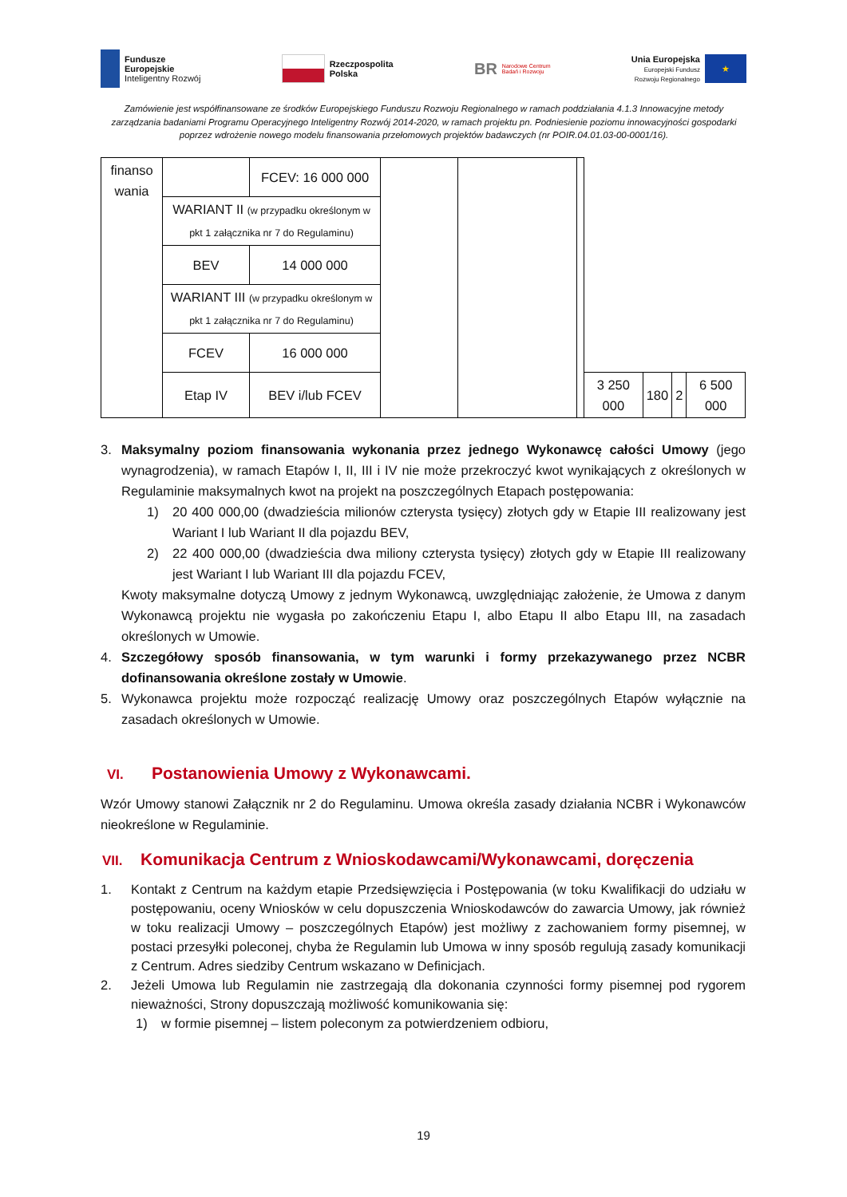Fundusze
Europejskie
Inteligentny Rozwój
Rzeczpospolita
Polska
BR Narodowe Centrum
Badań i Rozwoju
Unia Europejska
Europejski Fundusz
Rozwoju Regionalnego
★
Zamówienie jest współfinansowane ze środków Europejskiego Funduszu Rozwoju Regionalnego w ramach poddziałania 4.1.3 Innowacyjne metody zarządzania badaniami Programu Operacyjnego Inteligentny Rozwój 2014-2020, w ramach projektu pn. Podniesienie poziomu innowacyjności gospodarki poprzez wdrożenie nowego modelu finansowania przełomowych projektów badawczych (nr POIR.04.01.03-00-0001/16).
| finanso wania | | FCEV: 16 000 000 | | | | | | | |
| | WARIANT II (w przypadku określonym w pkt 1 załącznika nr 7 do Regulaminu) | | | | | | | | |
| | BEV | 14 000 000 | | | | | | | |
| | WARIANT III (w przypadku określonym w pkt 1 załącznika nr 7 do Regulaminu) | | | | | | | | |
| | FCEV | 16 000 000 | | | | | | | |
| | Etap IV | BEV i/lub FCEV | | | | 3 250 000 | 180 | 2 | 6 500 000 |
3. Maksymalny poziom finansowania wykonania przez jednego Wykonawcę całości Umowy (jego wynagrodzenia), w ramach Etapów I, II, III i IV nie może przekroczyć kwot wynikających z określonych w Regulaminie maksymalnych kwot na projekt na poszczególnych Etapach postępowania:
1) 20 400 000,00 (dwadzieścia milionów czterysta tysięcy) złotych gdy w Etapie III realizowany jest Wariant I lub Wariant II dla pojazdu BEV,
2) 22 400 000,00 (dwadzieścia dwa miliony czterysta tysięcy) złotych gdy w Etapie III realizowany jest Wariant I lub Wariant III dla pojazdu FCEV,
Kwoty maksymalne dotyczą Umowy z jednym Wykonawcą, uwzględniając założenie, że Umowa z danym Wykonawcą projektu nie wygasła po zakończeniu Etapu I, albo Etapu II albo Etapu III, na zasadach określonych w Umowie.
4. Szczegółowy sposób finansowania, w tym warunki i formy przekazywanego przez NCBR dofinansowania określone zostały w Umowie.
5. Wykonawca projektu może rozpocząć realizację Umowy oraz poszczególnych Etapów wyłącznie na zasadach określonych w Umowie.
VI. Postanowienia Umowy z Wykonawcami.
Wzór Umowy stanowi Załącznik nr 2 do Regulaminu. Umowa określa zasady działania NCBR i Wykonawców nieokreślone w Regulaminie.
VII. Komunikacja Centrum z Wnioskodawcami/Wykonawcami, doręczenia
1. Kontakt z Centrum na każdym etapie Przedsięwzięcia i Postępowania (w toku Kwalifikacji do udziału w postępowaniu, oceny Wniosków w celu dopuszczenia Wnioskodawców do zawarcia Umowy, jak również w toku realizacji Umowy – poszczególnych Etapów) jest możliwy z zachowaniem formy pisemnej, w postaci przesyłki poleconej, chyba że Regulamin lub Umowa w inny sposób regulują zasady komunikacji z Centrum. Adres siedziby Centrum wskazano w Definicjach.
2. Jeżeli Umowa lub Regulamin nie zastrzegają dla dokonania czynności formy pisemnej pod rygorem nieważności, Strony dopuszczają możliwość komunikowania się:
1) w formie pisemnej – listem poleconym za potwierdzeniem odbioru,
19